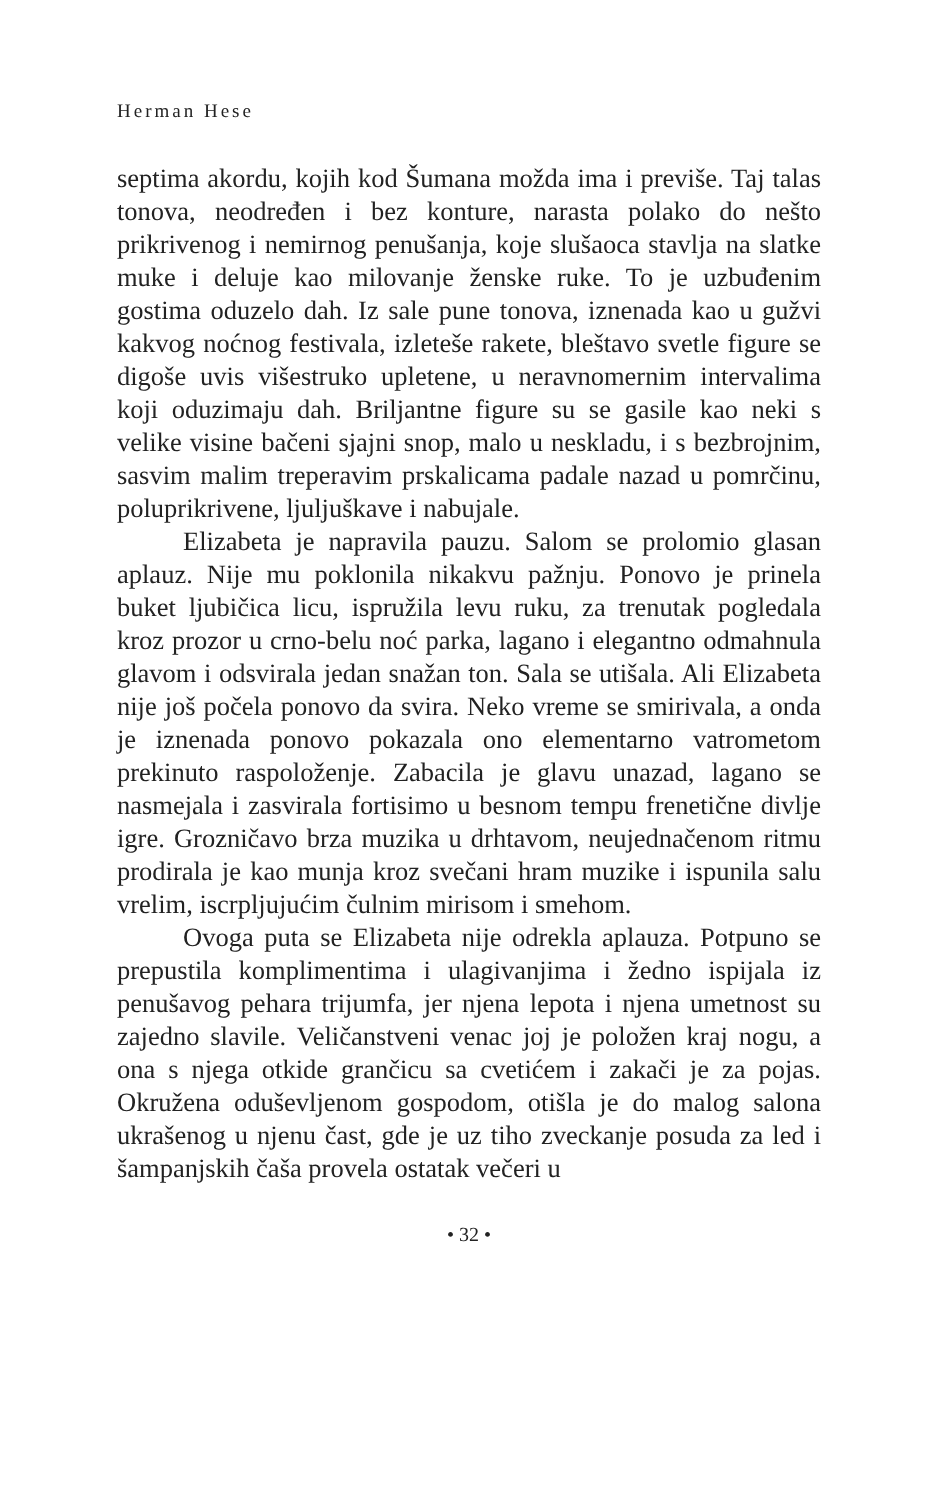Herman Hese
septima akordu, kojih kod Šumana možda ima i previše. Taj talas tonova, neodređen i bez konture, narasta polako do nešto prikrivenog i nemirnog penušanja, koje slušaoca stavlja na slatke muke i deluje kao milovanje ženske ruke. To je uzbuđenim gostima oduzelo dah. Iz sale pune tonova, iznenada kao u gužvi kakvog noćnog festivala, izleteše rakete, bleštavo svetle figure se digoše uvis višestruko upletene, u neravnomernim intervalima koji oduzimaju dah. Briljantne figure su se gasile kao neki s velike visine bačeni sjajni snop, malo u neskladu, i s bezbrojnim, sasvim malim treperavim prskalicama padale nazad u pomrčinu, poluprikrivene, ljuljuškave i nabujale.
Elizabeta je napravila pauzu. Salom se prolomio glasan aplauz. Nije mu poklonila nikakvu pažnju. Ponovo je prinela buket ljubičica licu, ispružila levu ruku, za trenutak pogledala kroz prozor u crno-belu noć parka, lagano i elegantno odmahnula glavom i odsvirala jedan snažan ton. Sala se utišala. Ali Elizabeta nije još počela ponovo da svira. Neko vreme se smirivala, a onda je iznenada ponovo pokazala ono elementarno vatrometom prekinuto raspoloženje. Zabacila je glavu unazad, lagano se nasmejala i zasvirala fortisimo u besnom tempu frenetične divlje igre. Grozničavo brza muzika u drhtavom, neujednačenom ritmu prodirala je kao munja kroz svečani hram muzike i ispunila salu vrelim, iscrpljujućim čulnim mirisom i smehom.
Ovoga puta se Elizabeta nije odrekla aplauza. Potpuno se prepustila komplimentima i ulagivanjima i žedno ispijala iz penušavog pehara trijumfa, jer njena lepota i njena umetnost su zajedno slavile. Veličanstveni venac joj je položen kraj nogu, a ona s njega otkide grančicu sa cvetićem i zakači je za pojas. Okružena oduševljenom gospodom, otišla je do malog salona ukrašenog u njenu čast, gde je uz tiho zveckanje posuda za led i šampanjskih čaša provela ostatak večeri u
• 32 •